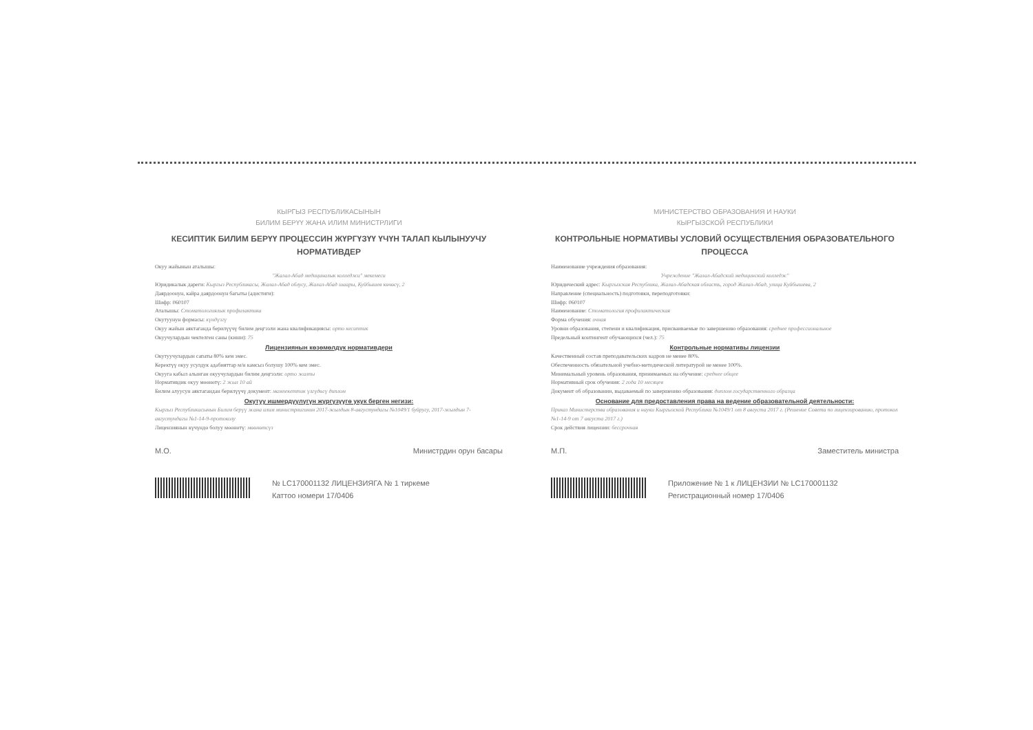КЫРГЫЗ РЕСПУБЛИКАСЫНЫН
БИЛИМ БЕРҮҮ ЖАНА ИЛИМ МИНИСТРЛИГИ
КЕСИПТИК БИЛИМ БЕРҮҮ ПРОЦЕССИН ЖҮРГҮЗҮҮ ҮЧҮН ТАЛАП КЫЛЫНУУЧУ НОРМАТИВДЕР
Окуу жайынын аталышы:
"Жалал-Абад медициналык колледжи" мекемеси
Юридикалык дареги: Кыргыз Республикасы, Жалал-Абад облусу, Жалал-Абад шаары, Куйбышев көчөсү, 2
Даярдоонун, кайра даярдоонун багыты (адистиги):
Шифр: 060107
Аталышы: Стоматологиялык профилактика
Окутуунун формасы: күндүзгү
Окуу жайын аяктаганда берилүүчү билим деңгээли жана квалификациясы: орто кесиптик
Окуучулардын чектелген саны (киши): 75
Лицензиянын көзөмөлдүк нормативдери
Окутуучулардын сапаты 80% кем эмес.
Керектүү окуу усулдук адабияттар м/н камсыз болушу 100% кем эмес.
Окууга кабыл алынган окуучулардын билим деңгээли: орто жалпы
Нормативдик окуу мөөнөтү: 2 жыл 10 ай
Билим алуусун аяктагандан берилүүчү документ: мамлекеттик үлгүдөгү диплом
Окутуу ишмердүүлүгүн жүргүзүүгө укук берген негизи:
Кыргыз Республикасынын Билим берүү жана илим министрлигинин 2017-жылдын 8-августундагы №1049/1 буйругу, 2017-жылдын 7-августундагы №1-14-9-протоколу
Лицензиянын күчүндө болуу мөөнөтү: мөөнөтсүз
М.О. Министрдин орун басары
№ LC170001132 ЛИЦЕНЗИЯГА № 1 тиркеме
Каттоо номери 17/0406
МИНИСТЕРСТВО ОБРАЗОВАНИЯ И НАУКИ
КЫРГЫЗСКОЙ РЕСПУБЛИКИ
КОНТРОЛЬНЫЕ НОРМАТИВЫ УСЛОВИЙ ОСУЩЕСТВЛЕНИЯ ОБРАЗОВАТЕЛЬНОГО ПРОЦЕССА
Наименование учреждения образования:
Учреждение "Жалал-Абадский медицинский колледж"
Юридический адрес: Кыргызская Республика, Жалал-Абадская область, город Жалал-Абад, улица Куйбышева, 2
Направление (специальность) подготовки, переподготовки:
Шифр: 060107
Наименование: Стоматология профилактическая
Форма обучения: очная
Уровни образования, степени и квалификация, присваиваемые по завершению образования: среднее профессиональное
Предельный контингент обучающихся (чел.): 75
Контрольные нормативы лицензии
Качественный состав преподавательских кадров не менее 80%.
Обеспеченность обязательной учебно-методической литературой не менее 100%.
Минимальный уровень образования, принимаемых на обучение: среднее общее
Нормативный срок обучения: 2 года 10 месяцев
Документ об образовании, выдаваемый по завершению образования: диплом государственного образца
Основание для предоставления права на ведение образовательной деятельности:
Приказ Министерства образования и науки Кыргызской Республики №1049/1 от 8 августа 2017 г. (Решение Совета по лицензированию, протокол №1-14-9 от 7 августа 2017 г.)
Срок действия лицензии: бессрочная
М.П. Заместитель министра
Приложение № 1 к ЛИЦЕНЗИИ № LC170001132
Регистрационный номер 17/0406